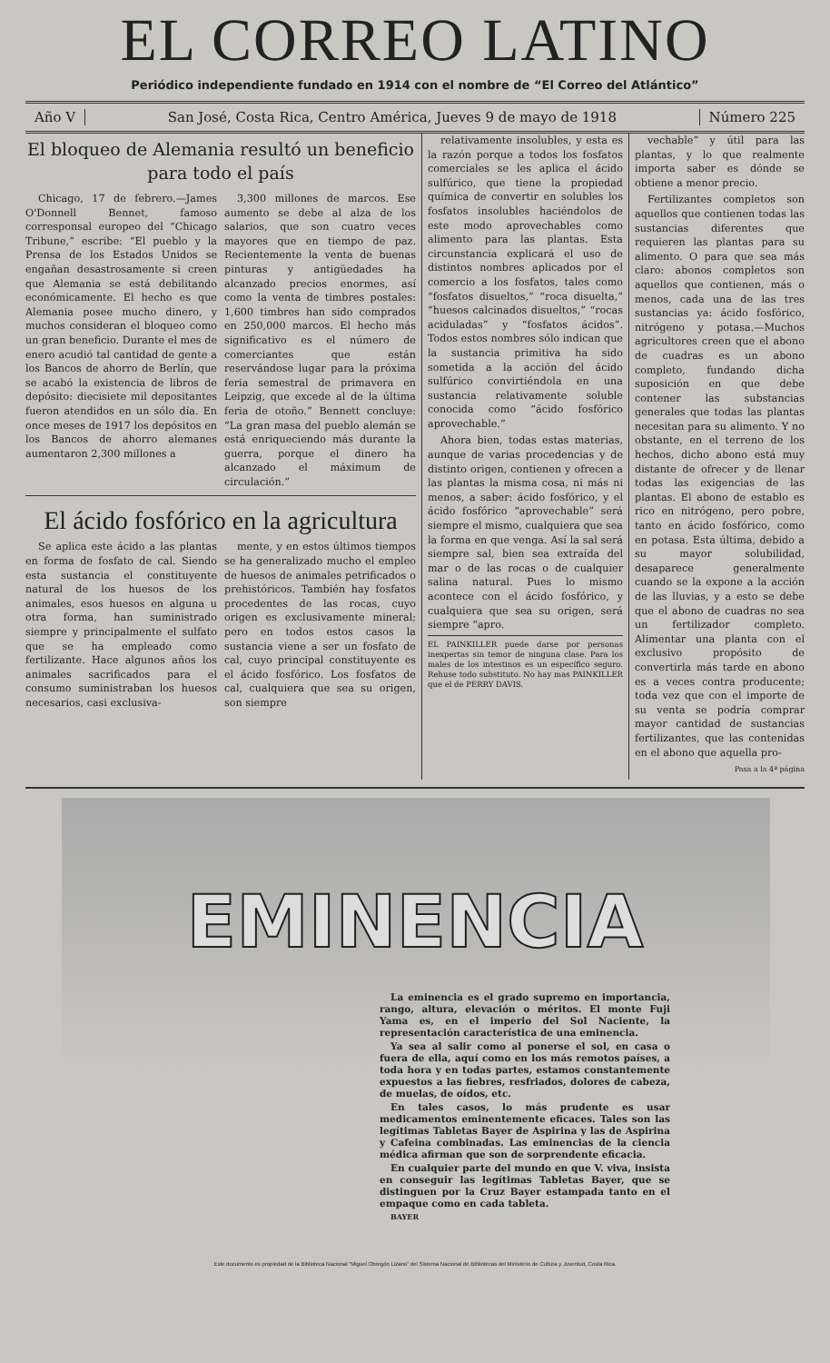EL CORREO LATINO
Periódico independiente fundado en 1914 con el nombre de “El Correo del Atlántico”
Año V San José, Costa Rica, Centro América, Jueves 9 de mayo de 1918
Número 225
El bloqueo de Alemania resultó un beneficio para todo el país
Chicago, 17 de febrero.—James O'Donnell Bennet, famoso corresponsal europeo del “Chicago Tribune,” escribe: “El pueblo y la Prensa de los Estados Unidos se engañan desastrosamente si creen que Alemania se está debilitando económicamente. El hecho es que Alemania posee mucho dinero, y muchos consideran el bloqueo como un gran beneficio. Durante el mes de enero acudió tal cantidad de gente a los Bancos de ahorro de Berlín, que se acabó la existencia de libros de depósito: diecisiete mil depositantes fueron atendidos en un sólo día. En once meses de 1917 los depósitos en los Bancos de ahorro alemanes aumentaron 2,300 millones a
3,300 millones de marcos. Ese aumento se debe al alza de los salarios, que son cuatro veces mayores que en tiempo de paz. Recientemente la venta de buenas pinturas y antigüedades ha alcanzado precios enormes, así como la venta de timbres postales: 1,600 timbres han sido comprados en 250,000 marcos. El hecho más significativo es el número de comerciantes que están reservándose lugar para la próxima feria semestral de primavera en Leipzig, que excede al de la última feria de otoño.” Bennett concluye: “La gran masa del pueblo alemán se está enriqueciendo más durante la guerra, porque el dinero ha alcanzado el máximum de circulación.”
El ácido fosfórico en la agricultura
Se aplica este ácido a las plantas en forma de fosfato de cal. Siendo esta sustancia el constituyente natural de los huesos de los animales, esos huesos en alguna u otra forma, han suministrado siempre y principalmente el sulfato que se ha empleado como fertilizante. Hace algunos años los animales sacrificados para el consumo suministraban los huesos necesarios, casi exclusiva-
mente, y en estos últimos tiempos se ha generalizado mucho el empleo de huesos de animales petrificados o prehistóricos. También hay fosfatos procedentes de las rocas, cuyo origen es exclusivamente mineral; pero en todos estos casos la sustancia viene a ser un fosfato de cal, cuyo principal constituyente es el ácido fosfórico. Los fosfatos de cal, cualquiera que sea su origen, son siempre
relativamente insolubles, y esta es la razón porque a todos los fosfatos comerciales se les aplica el ácido sulfúrico, que tiene la propiedad química de convertir en solubles los fosfatos insolubles haciéndolos de este modo aprovechables como alimento para las plantas. Esta circunstancia explicará el uso de distintos nombres aplicados por el comercio a los fosfatos, tales como “fosfatos disueltos,” “roca disuelta,” “huesos calcinados disueltos,” “rocas aciduladas” y “fosfatos ácidos”. Todos estos nombres sólo indican que la sustancia primitiva ha sido sometida a la acción del ácido sulfúrico convirtiéndola en una sustancia relativamente soluble conocida como “ácido fosfórico aprovechable.”
Ahora bien, todas estas materias, aunque de varias procedencias y de distinto origen, contienen y ofrecen a las plantas la misma cosa, ni más ni menos, a saber: ácido fosfórico, y el ácido fosfórico “aprovechable” será siempre el mismo, cualquiera que sea la forma en que venga. Así la sal será siempre sal, bien sea extraída del mar o de las rocas o de cualquier salina natural. Pues lo mismo acontece con el ácido fosfórico, y cualquiera que sea su origen, será siempre “apro.
EL PAINKILLER puede darse por personas inexpertas sin temor de ninguna clase. Para los males de los intestinos es un específico seguro. Rehuse todo substituto. No hay mas PAINKILLER que el de PERRY DAVIS.
vechable” y útil para las plantas, y lo que realmente importa saber es dónde se obtiene a menor precio.
Fertilizantes completos son aquellos que contienen todas las sustancias diferentes que requieren las plantas para su alimento. O para que sea más claro: abonos completos son aquellos que contienen, más o menos, cada una de las tres sustancias ya: ácido fosfórico, nitrógeno y potasa.—Muchos agricultores creen que el abono de cuadras es un abono completo, fundando dicha suposición en que debe contener las substancias generales que todas las plantas necesitan para su alimento. Y no obstante, en el terreno de los hechos, dicho abono está muy distante de ofrecer y de llenar todas las exigencias de las plantas. El abono de establo es rico en nitrógeno, pero pobre, tanto en ácido fosfórico, como en potasa. Esta última, debido a su mayor solubilidad, desaparece generalmente cuando se la expone a la acción de las lluvias, y a esto se debe que el abono de cuadras no sea un fertilizador completo. Alimentar una planta con el exclusivo propósito de convertirla más tarde en abono es a veces contra producente; toda vez que con el importe de su venta se podría comprar mayor cantidad de sustancias fertilizantes, que las contenidas en el abono que aquella pro-
Pasa a la 4ª página
EMINENCIA
La eminencia es el grado supremo en importancia, rango, altura, elevación o méritos. El monte Fuji Yama es, en el imperio del Sol Naciente, la representación característica de una eminencia.
Ya sea al salir como al ponerse el sol, en casa o fuera de ella, aquí como en los más remotos países, a toda hora y en todas partes, estamos constantemente expuestos a las fiebres, resfriados, dolores de cabeza, de muelas, de oídos, etc.
En tales casos, lo más prudente es usar medicamentos eminentemente eficaces. Tales son las legítimas Tabletas Bayer de Aspirina y las de Aspirina y Cafeina combinadas. Las eminencias de la ciencia médica afirman que son de sorprendente eficacia.
En cualquier parte del mundo en que V. viva, insista en conseguir las legítimas Tabletas Bayer, que se distinguen por la Cruz Bayer estampada tanto en el empaque como en cada tableta.
BAYER
Este documento es propiedad de la Biblioteca Nacional “Miguel Obregón Lizano” del Sistema Nacional de Bibliotecas del Ministerio de Cultura y Juventud, Costa Rica.